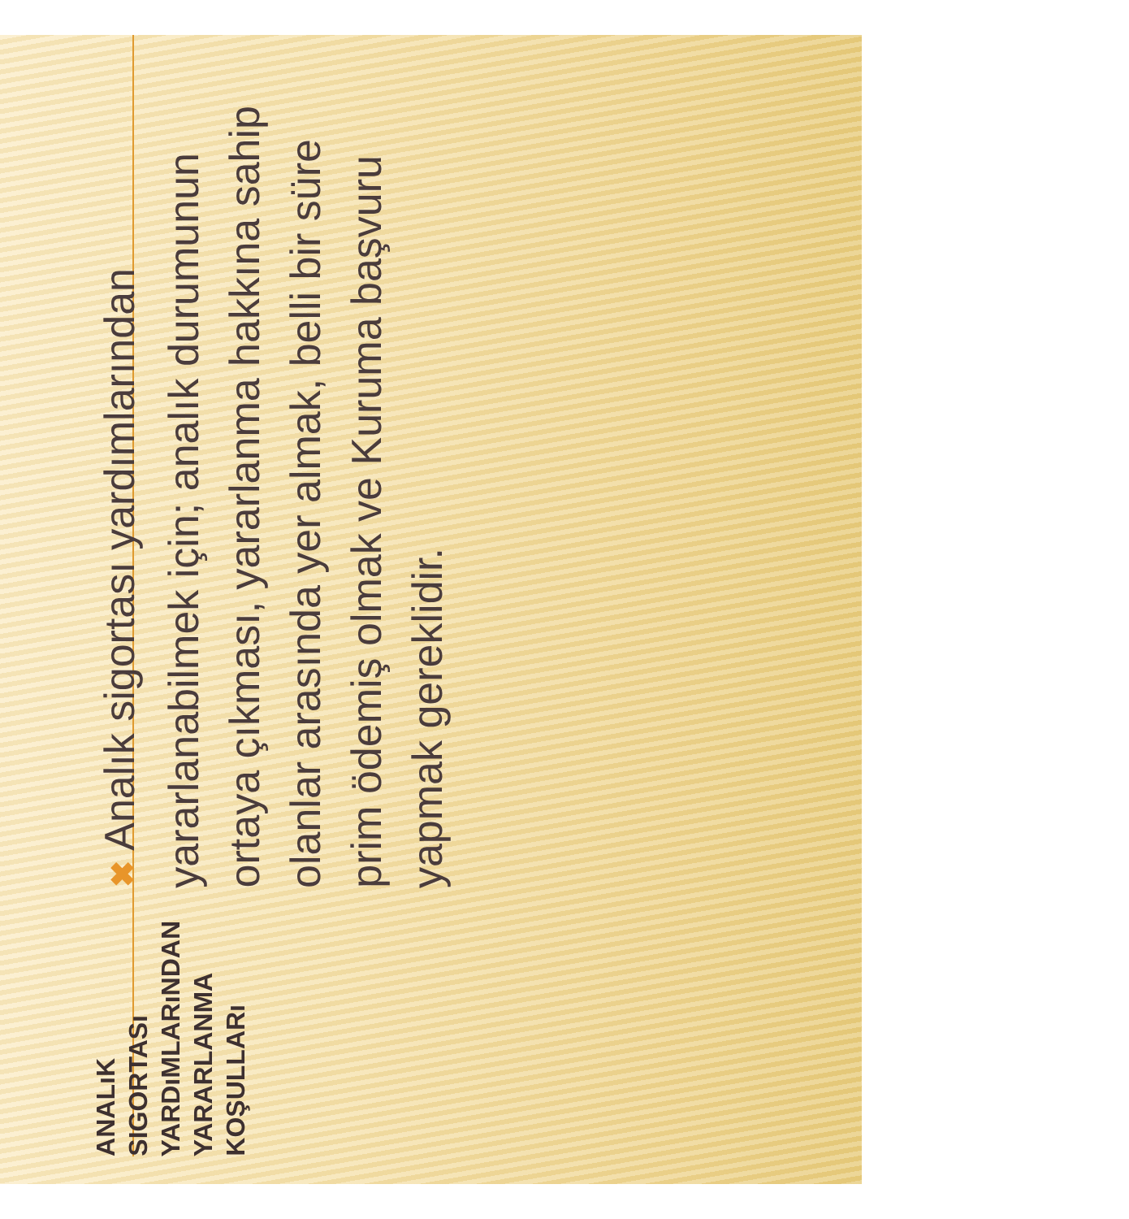ANALıK SIGORTASı YARDıMLARıNDAN YARARLANMA KOŞULLARı
✖ Analık sigortası yardımlarından yararlanabilmek için; analık durumunun ortaya çıkması, yararlanma hakkına sahip olanlar arasında yer almak, belli bir süre prim ödemiş olmak ve Kuruma başvuru yapmak gereklidir.